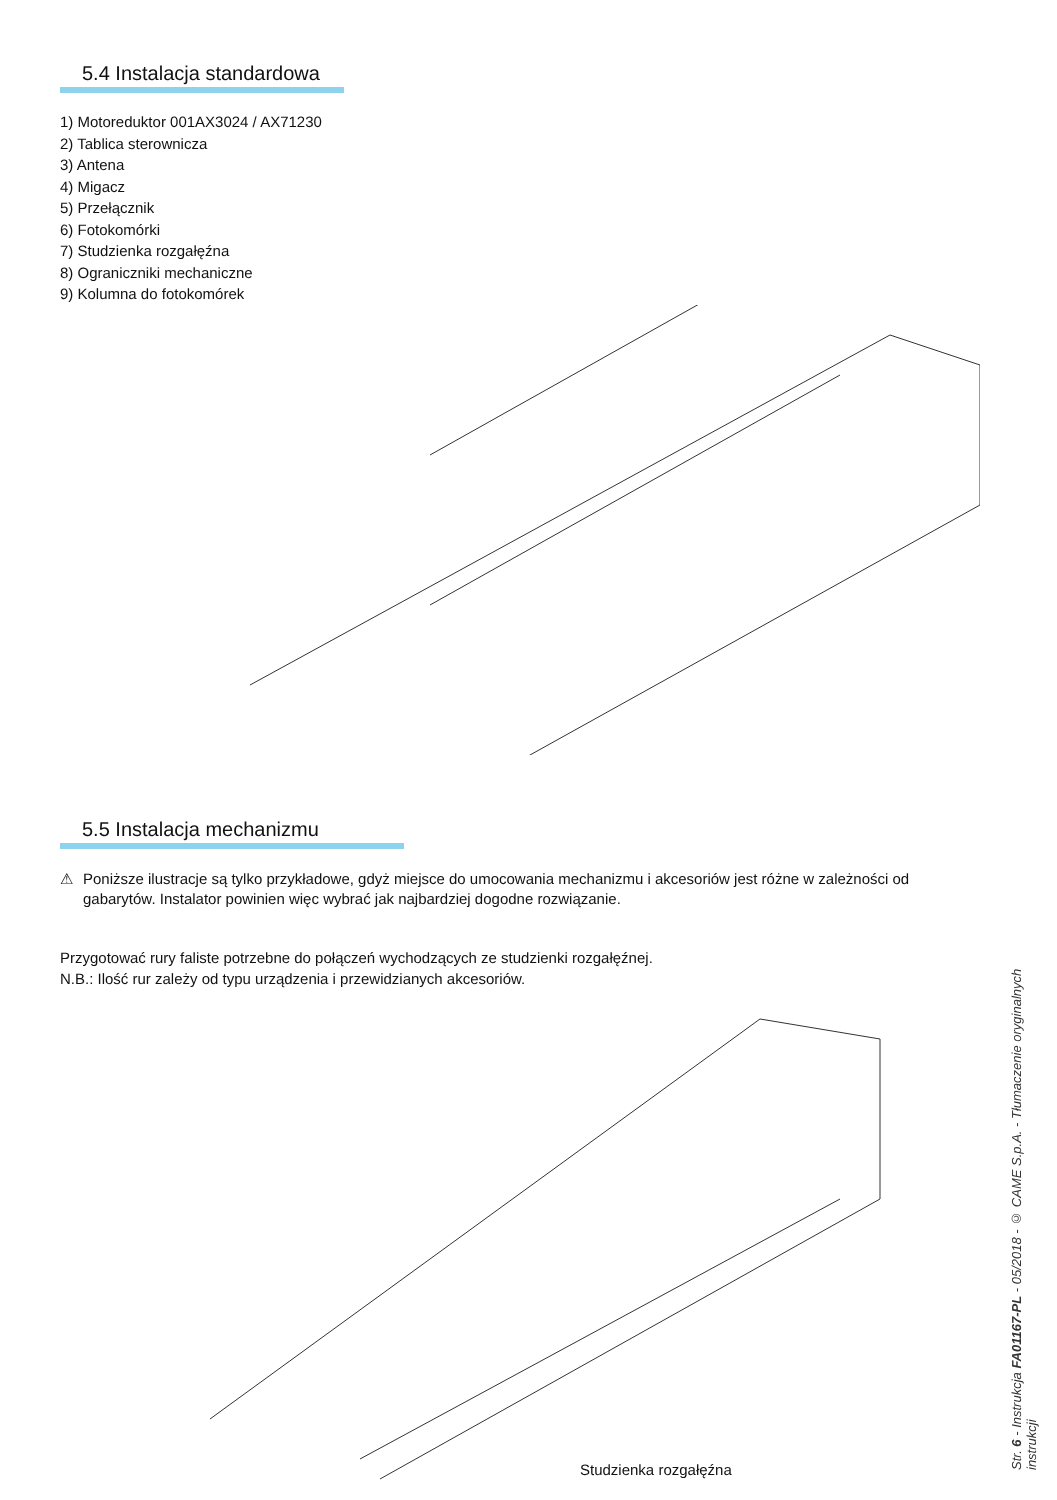5.4 Instalacja standardowa
1) Motoreduktor 001AX3024 / AX71230
2) Tablica sterownicza
3) Antena
4) Migacz
5) Przełącznik
6) Fotokomórki
7) Studzienka rozgałęźna
8) Ograniczniki mechaniczne
9) Kolumna do fotokomórek
5.5 Instalacja mechanizmu
⚠ Poniższe ilustracje są tylko przykładowe, gdyż miejsce do umocowania mechanizmu i akcesoriów jest różne w zależności od gabarytów. Instalator powinien więc wybrać jak najbardziej dogodne rozwiązanie.
Przygotować rury faliste potrzebne do połączeń wychodzących ze studzienki rozgałęźnej.
N.B.: Ilość rur zależy od typu urządzenia i przewidzianych akcesoriów.
Studzienka rozgałęźna
Str. 6 - Instrukcja FA01167-PL - 05/2018 - © CAME S.p.A. - Tłumaczenie oryginalnych instrukcji